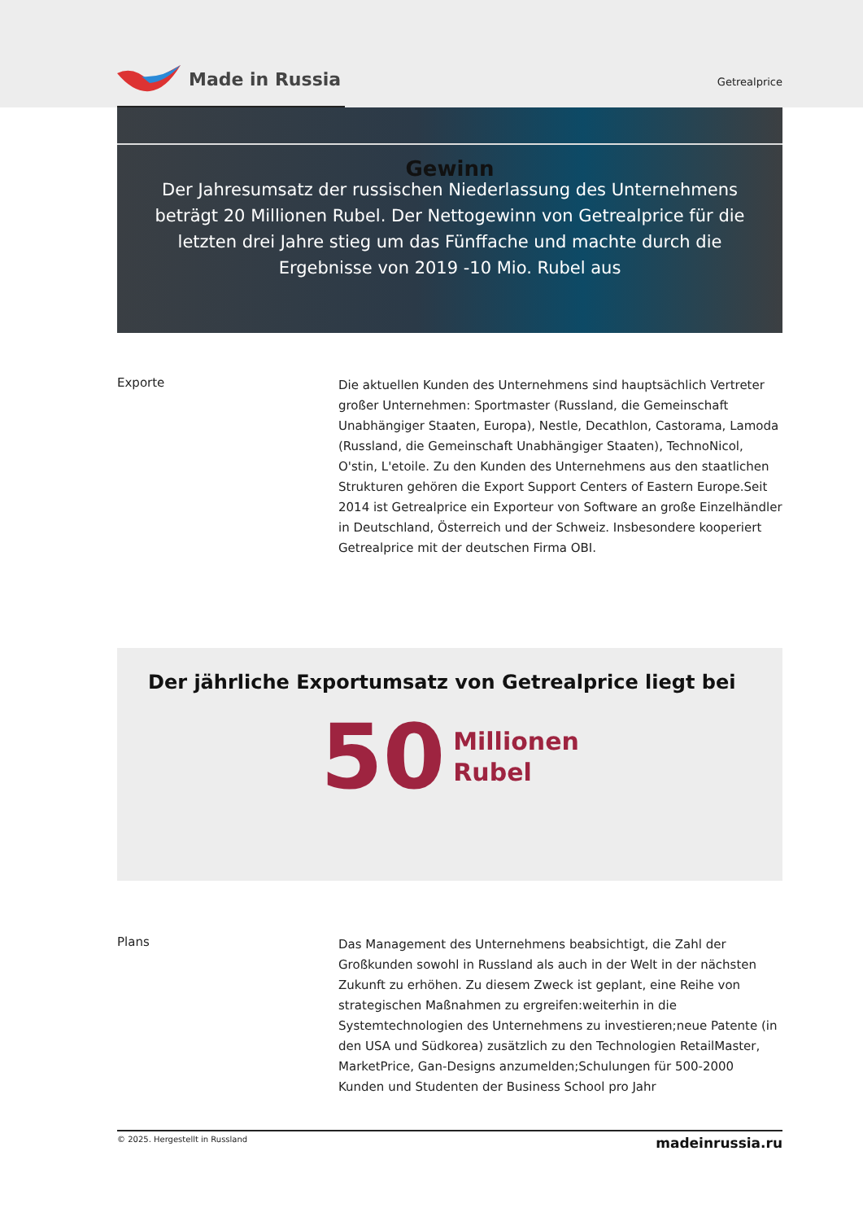Made in Russia
Getrealprice
Gewinn
Der Jahresumsatz der russischen Niederlassung des Unternehmens beträgt 20 Millionen Rubel. Der Nettogewinn von Getrealprice für die letzten drei Jahre stieg um das Fünffache und machte durch die Ergebnisse von 2019 -10 Mio. Rubel aus
Exporte
Die aktuellen Kunden des Unternehmens sind hauptsächlich Vertreter großer Unternehmen: Sportmaster (Russland, die Gemeinschaft Unabhängiger Staaten, Europa), Nestle, Decathlon, Castorama, Lamoda (Russland, die Gemeinschaft Unabhängiger Staaten), TechnoNicol, O'stin, L'etoile. Zu den Kunden des Unternehmens aus den staatlichen Strukturen gehören die Export Support Centers of Eastern Europe.Seit 2014 ist Getrealprice ein Exporteur von Software an große Einzelhändler in Deutschland, Österreich und der Schweiz. Insbesondere kooperiert Getrealprice mit der deutschen Firma OBI.
Der jährliche Exportumsatz von Getrealprice liegt bei
50
Millionen
Rubel
Plans
Das Management des Unternehmens beabsichtigt, die Zahl der Großkunden sowohl in Russland als auch in der Welt in der nächsten Zukunft zu erhöhen. Zu diesem Zweck ist geplant, eine Reihe von strategischen Maßnahmen zu ergreifen:weiterhin in die Systemtechnologien des Unternehmens zu investieren;neue Patente (in den USA und Südkorea) zusätzlich zu den Technologien RetailMaster, MarketPrice, Gan-Designs anzumelden;Schulungen für 500-2000 Kunden und Studenten der Business School pro Jahr
© 2025. Hergestellt in Russland
madeinrussia.ru